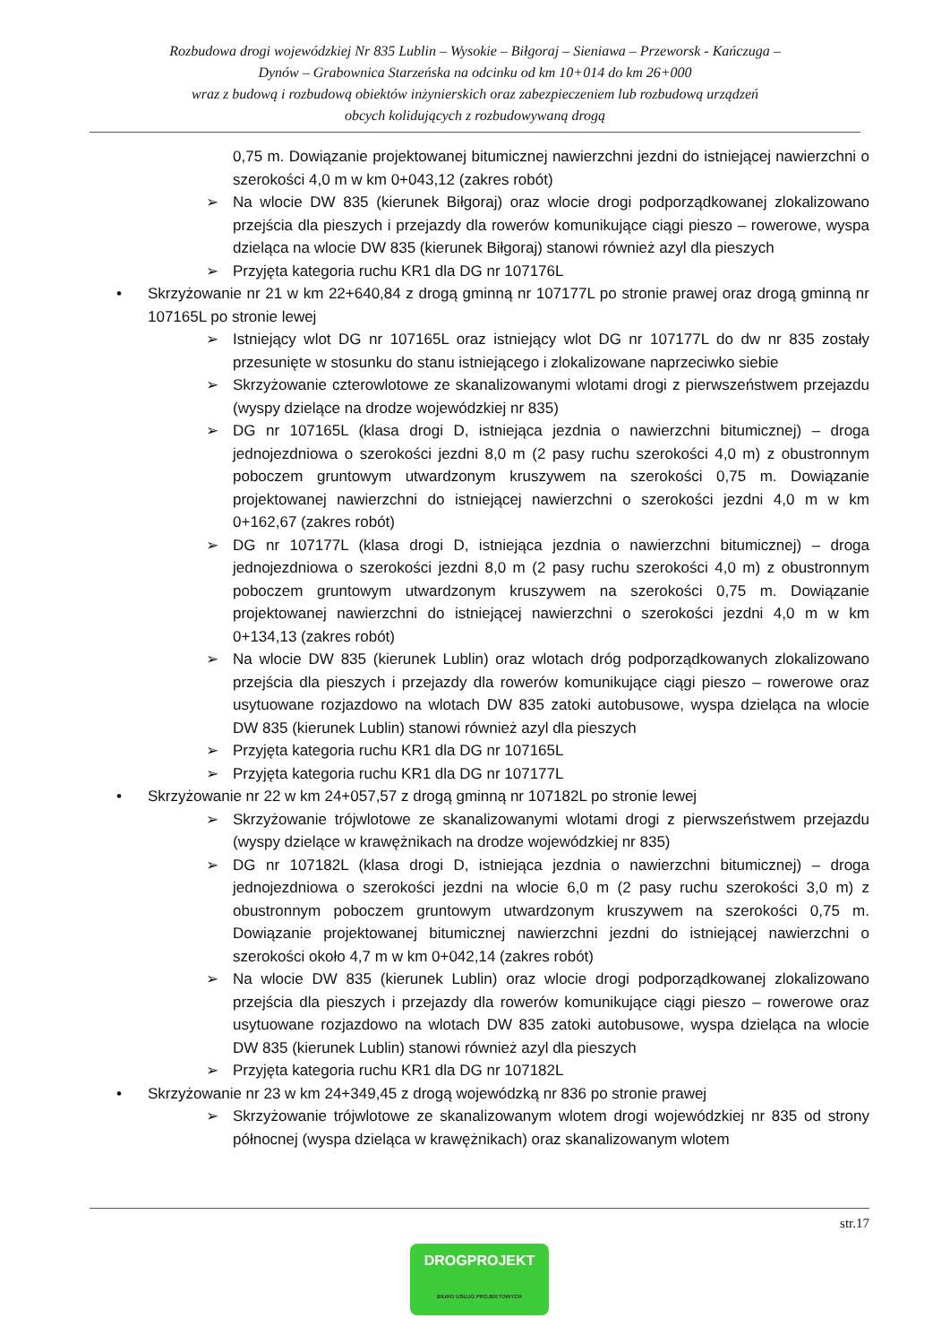Rozbudowa drogi wojewódzkiej Nr 835 Lublin – Wysokie – Biłgoraj – Sieniawa – Przeworsk - Kańczuga –
Dynów – Grabownica Starzeńska na odcinku od km 10+014 do km 26+000
wraz z budową i rozbudową obiektów inżynierskich oraz zabezpieczeniem lub rozbudową urządzeń
obcych kolidujących z rozbudowywaną drogą
0,75 m. Dowiązanie projektowanej bitumicznej nawierzchni jezdni do istniejącej nawierzchni o szerokości 4,0 m w km 0+043,12 (zakres robót)
➢ Na wlocie DW 835 (kierunek Biłgoraj) oraz wlocie drogi podporządkowanej zlokalizowano przejścia dla pieszych i przejazdy dla rowerów komunikujące ciągi pieszo – rowerowe, wyspa dzieląca na wlocie DW 835 (kierunek Biłgoraj) stanowi również azyl dla pieszych
➢ Przyjęta kategoria ruchu KR1 dla DG nr 107176L
• Skrzyżowanie nr 21 w km 22+640,84 z drogą gminną nr 107177L po stronie prawej oraz drogą gminną nr 107165L po stronie lewej
➢ Istniejący wlot DG nr 107165L oraz istniejący wlot DG nr 107177L do dw nr 835 zostały przesunięte w stosunku do stanu istniejącego i zlokalizowane naprzeciwko siebie
➢ Skrzyżowanie czterowlotowe ze skanalizowanymi wlotami drogi z pierwszeństwem przejazdu (wyspy dzielące na drodze wojewódzkiej nr 835)
➢ DG nr 107165L (klasa drogi D, istniejąca jezdnia o nawierzchni bitumicznej) – droga jednojezdniowa o szerokości jezdni 8,0 m (2 pasy ruchu szerokości 4,0 m) z obustronnym poboczem gruntowym utwardzonym kruszywem na szerokości 0,75 m. Dowiązanie projektowanej nawierzchni do istniejącej nawierzchni o szerokości jezdni 4,0 m w km 0+162,67 (zakres robót)
➢ DG nr 107177L (klasa drogi D, istniejąca jezdnia o nawierzchni bitumicznej) – droga jednojezdniowa o szerokości jezdni 8,0 m (2 pasy ruchu szerokości 4,0 m) z obustronnym poboczem gruntowym utwardzonym kruszywem na szerokości 0,75 m. Dowiązanie projektowanej nawierzchni do istniejącej nawierzchni o szerokości jezdni 4,0 m w km 0+134,13 (zakres robót)
➢ Na wlocie DW 835 (kierunek Lublin) oraz wlotach dróg podporządkowanych zlokalizowano przejścia dla pieszych i przejazdy dla rowerów komunikujące ciągi pieszo – rowerowe oraz usytuowane rozjazdowo na wlotach DW 835 zatoki autobusowe, wyspa dzieląca na wlocie DW 835 (kierunek Lublin) stanowi również azyl dla pieszych
➢ Przyjęta kategoria ruchu KR1 dla DG nr 107165L
➢ Przyjęta kategoria ruchu KR1 dla DG nr 107177L
• Skrzyżowanie nr 22 w km 24+057,57 z drogą gminną nr 107182L po stronie lewej
➢ Skrzyżowanie trójwlotowe ze skanalizowanymi wlotami drogi z pierwszeństwem przejazdu (wyspy dzielące w krawężnikach na drodze wojewódzkiej nr 835)
➢ DG nr 107182L (klasa drogi D, istniejąca jezdnia o nawierzchni bitumicznej) – droga jednojezdniowa o szerokości jezdni na wlocie 6,0 m (2 pasy ruchu szerokości 3,0 m) z obustronnym poboczem gruntowym utwardzonym kruszywem na szerokości 0,75 m. Dowiązanie projektowanej bitumicznej nawierzchni jezdni do istniejącej nawierzchni o szerokości około 4,7 m w km 0+042,14 (zakres robót)
➢ Na wlocie DW 835 (kierunek Lublin) oraz wlocie drogi podporządkowanej zlokalizowano przejścia dla pieszych i przejazdy dla rowerów komunikujące ciągi pieszo – rowerowe oraz usytuowane rozjazdowo na wlotach DW 835 zatoki autobusowe, wyspa dzieląca na wlocie DW 835 (kierunek Lublin) stanowi również azyl dla pieszych
➢ Przyjęta kategoria ruchu KR1 dla DG nr 107182L
• Skrzyżowanie nr 23 w km 24+349,45 z drogą wojewódzką nr 836 po stronie prawej
➢ Skrzyżowanie trójwlotowe ze skanalizowanym wlotem drogi wojewódzkiej nr 835 od strony północnej (wyspa dzieląca w krawężnikach) oraz skanalizowanym wlotem
str.17
DROGPROJEKT
BIURO USŁUG PROJEKTOWYCH